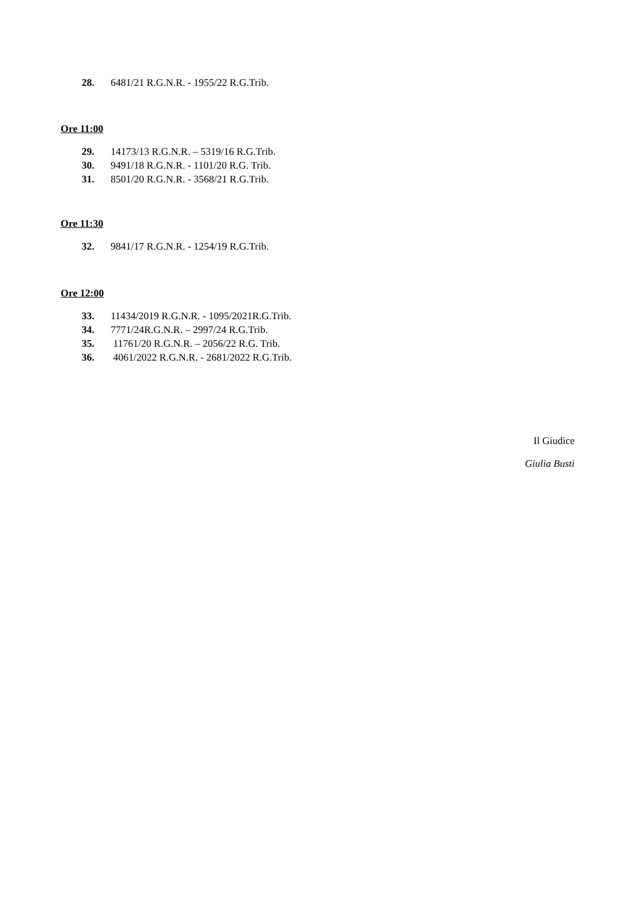28. 6481/21 R.G.N.R. - 1955/22 R.G.Trib.
Ore 11:00
29. 14173/13 R.G.N.R. – 5319/16 R.G.Trib.
30. 9491/18 R.G.N.R. - 1101/20 R.G. Trib.
31. 8501/20 R.G.N.R. - 3568/21 R.G.Trib.
Ore 11:30
32. 9841/17 R.G.N.R. - 1254/19 R.G.Trib.
Ore 12:00
33. 11434/2019 R.G.N.R. - 1095/2021R.G.Trib.
34. 7771/24R.G.N.R. – 2997/24 R.G.Trib.
35. 11761/20 R.G.N.R. – 2056/22 R.G. Trib.
36. 4061/2022 R.G.N.R. - 2681/2022 R.G.Trib.
Il Giudice
Giulia Busti